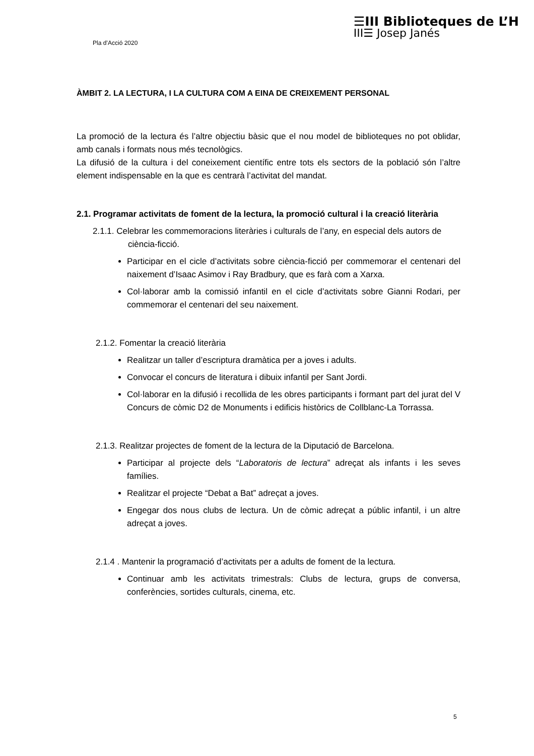Pla d’Acció 2020
☰III Biblioteques de L’H
III☰ Josep Janés
ÀMBIT 2. LA LECTURA, I LA CULTURA COM A EINA DE CREIXEMENT PERSONAL
La promoció de la lectura és l’altre objectiu bàsic que el nou model de biblioteques no pot oblidar, amb canals i formats nous més tecnològics.
La difusió de la cultura i del coneixement científic entre tots els sectors de la població són l’altre element indispensable en la que es centrarà l’activitat del mandat.
2.1. Programar activitats de foment de la lectura, la promoció cultural i la creació literària
2.1.1. Celebrar les commemoracions literàries i culturals de l’any, en especial dels autors de ciència-ficció.
Participar en el cicle d’activitats sobre ciència-ficció per commemorar el centenari del naixement d’Isaac Asimov i Ray Bradbury, que es farà com a Xarxa.
Col·laborar amb la comissió infantil en el cicle d’activitats sobre Gianni Rodari, per commemorar el centenari del seu naixement.
2.1.2. Fomentar la creació literària
Realitzar un taller d’escriptura dramàtica per a joves i adults.
Convocar el concurs de literatura i dibuix infantil per Sant Jordi.
Col·laborar en la difusió i recollida de les obres participants i formant part del jurat del V Concurs de còmic D2 de Monuments i edificis històrics de Collblanc-La Torrassa.
2.1.3. Realitzar projectes de foment de la lectura de la Diputació de Barcelona.
Participar al projecte dels “Laboratoris de lectura” adreçat als infants i les seves famílies.
Realitzar el projecte “Debat a Bat” adreçat a joves.
Engegar dos nous clubs de lectura. Un de còmic adreçat a públic infantil, i un altre adreçat a joves.
2.1.4 . Mantenir la programació d’activitats per a adults de foment de la lectura.
Continuar amb les activitats trimestrals: Clubs de lectura, grups de conversa, conferències, sortides culturals, cinema, etc.
5